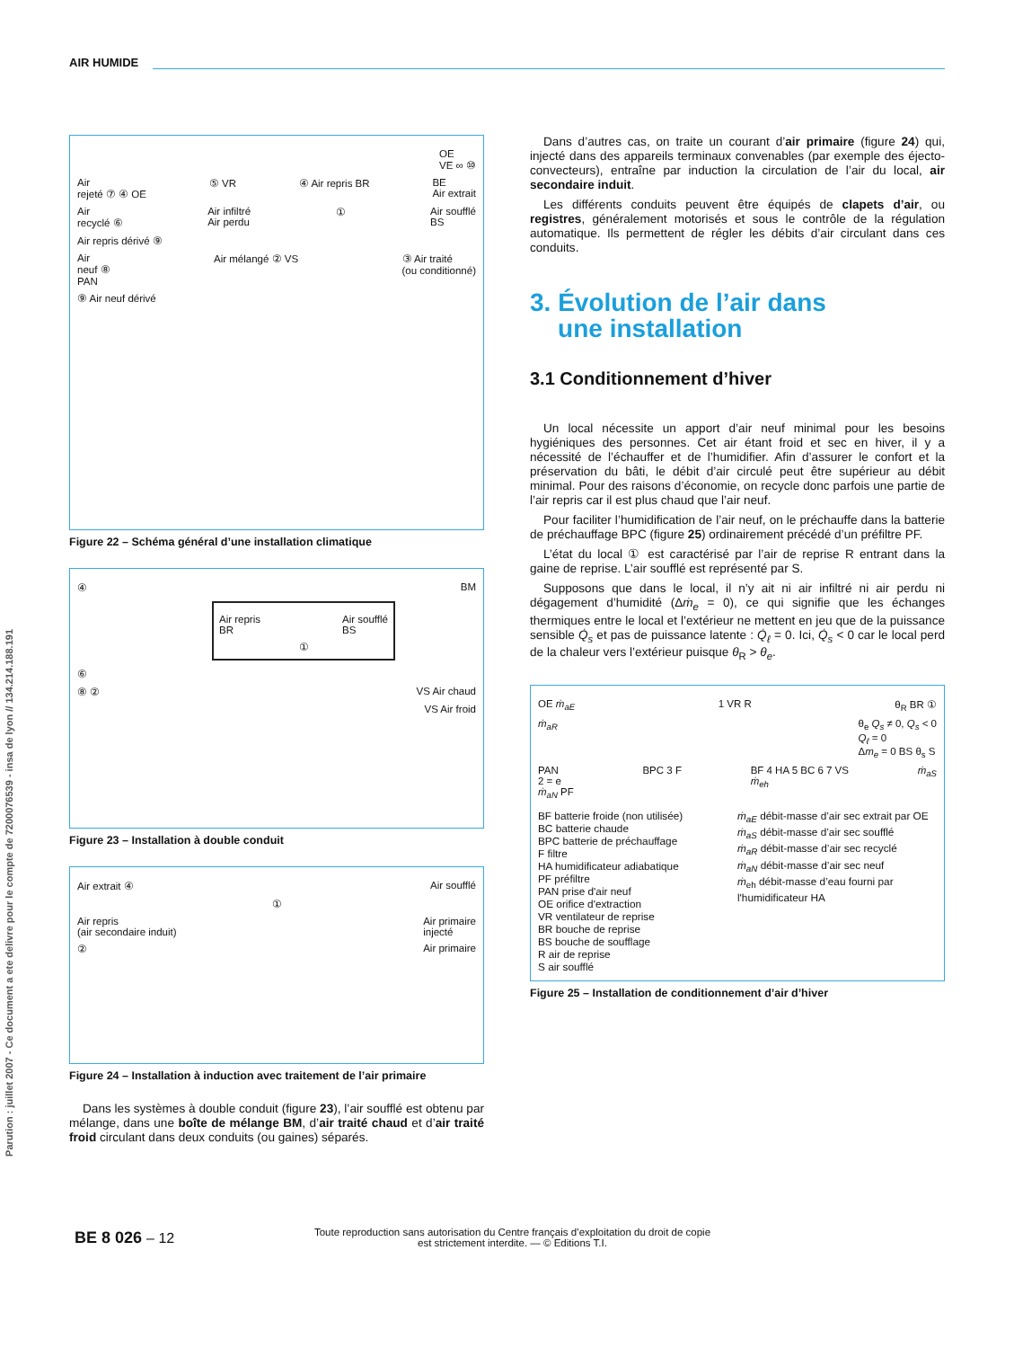AIR HUMIDE
Parution : juillet 2007 - Ce document a ete delivre pour le compte de 7200076539 - insa de lyon // 134.214.188.191
OE
VE ∞ ⑩
Air
rejeté ⑦ ④ OE ⑤ VR ④ Air repris BR BE
Air extrait
Air
recyclé ⑥ Air infiltré
Air perdu ① Air soufflé
BS
Air repris dérivé ⑨
Air
neuf ⑧
PAN Air mélangé ② VS ③ Air traité
(ou conditionné)
⑨ Air neuf dérivé
Figure 22 – Schéma général d’une installation climatique
④ BM
Air repris
BR Air soufflé
BS
①
⑥
⑧ ② VS Air chaud
VS Air froid
Figure 23 – Installation à double conduit
Air extrait ④ Air soufflé
①
Air repris
(air secondaire induit) Air primaire
injecté
② Air primaire
Figure 24 – Installation à induction avec traitement de l’air primaire
Dans les systèmes à double conduit (figure 23), l’air soufflé est obtenu par mélange, dans une boîte de mélange BM, d’air traité chaud et d’air traité froid circulant dans deux conduits (ou gaines) séparés.
Dans d’autres cas, on traite un courant d’air primaire (figure 24) qui, injecté dans des appareils terminaux convenables (par exemple des éjecto-convecteurs), entraîne par induction la circulation de l’air du local, air secondaire induit.
Les différents conduits peuvent être équipés de clapets d’air, ou registres, généralement motorisés et sous le contrôle de la régulation automatique. Ils permettent de régler les débits d’air circulant dans ces conduits.
3. Évolution de l’air dans
une installation
3.1 Conditionnement d’hiver
Un local nécessite un apport d’air neuf minimal pour les besoins hygiéniques des personnes. Cet air étant froid et sec en hiver, il y a nécessité de l’échauffer et de l’humidifier. Afin d’assurer le confort et la préservation du bâti, le débit d’air circulé peut être supérieur au débit minimal. Pour des raisons d’économie, on recycle donc parfois une partie de l’air repris car il est plus chaud que l’air neuf.
Pour faciliter l’humidification de l’air neuf, on le préchauffe dans la batterie de préchauffage BPC (figure 25) ordinairement précédé d’un préfiltre PF.
L’état du local ① est caractérisé par l’air de reprise R entrant dans la gaine de reprise. L’air soufflé est représenté par S.
Supposons que dans le local, il n’y ait ni air infiltré ni air perdu ni dégagement d’humidité (Δṁ<sub>e</sub> = 0), ce qui signifie que les échanges thermiques entre le local et l’extérieur ne mettent en jeu que de la puissance sensible Q̇<sub>s</sub> et pas de puissance latente : Q̇<sub>ℓ</sub> = 0. Ici, Q̇<sub>s</sub> < 0 car le local perd de la chaleur vers l’extérieur puisque θ<sub>R</sub> > θ<sub>e</sub>.
OE ṁ<sub>aE</sub> 1 VR R θ<sub>R</sub> BR ①
ṁ<sub>aR</sub> θ<sub>e</sub> Q<sub>s</sub> ≠ 0, Q<sub>s</sub> < 0
Q<sub>ℓ</sub> = 0
Δm<sub>e</sub> = 0 BS θ<sub>s</sub> S
PAN
2 = e
ṁ<sub>aN</sub> PF BPC 3 F BF 4 HA 5 BC 6 7 VS
ṁ<sub>eh</sub> ṁ<sub>aS</sub>
BF batterie froide (non utilisée)
BC batterie chaude
BPC batterie de préchauffage
F filtre
HA humidificateur adiabatique
PF préfiltre
PAN prise d'air neuf
OE orifice d'extraction
VR ventilateur de reprise
BR bouche de reprise
BS bouche de soufflage
R air de reprise
S air soufflé
ṁ<sub>aE</sub> débit-masse d’air sec extrait par OE
ṁ<sub>aS</sub> débit-masse d’air sec soufflé
ṁ<sub>aR</sub> débit-masse d’air sec recyclé
ṁ<sub>aN</sub> débit-masse d’air sec neuf
ṁ<sub>eh</sub> débit-masse d’eau fourni par l'humidificateur HA
Figure 25 – Installation de conditionnement d’air d’hiver
BE 8 026 – 12
Toute reproduction sans autorisation du Centre français d’exploitation du droit de copie
est strictement interdite. — © Editions T.I.